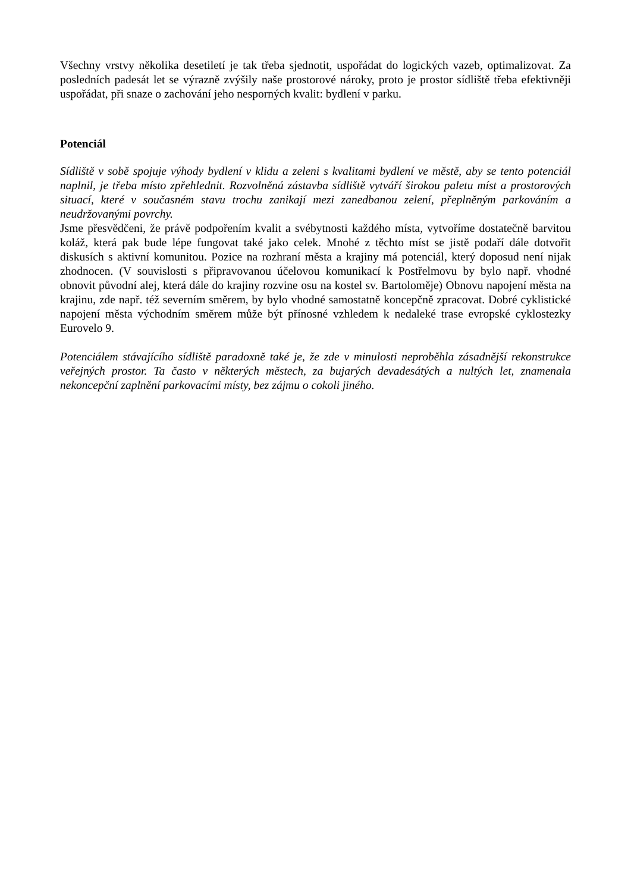Všechny vrstvy několika desetiletí je tak třeba sjednotit, uspořádat do logických vazeb, optimalizovat. Za posledních padesát let se výrazně zvýšily naše prostorové nároky, proto je prostor sídliště třeba efektivněji uspořádat, při snaze o zachování jeho nesporných kvalit: bydlení v parku.
Potenciál
Sídliště v sobě spojuje výhody bydlení v klidu a zeleni s kvalitami bydlení ve městě, aby se tento potenciál naplnil, je třeba místo zpřehlednit. Rozvolněná zástavba sídliště vytváří širokou paletu míst a prostorových situací, které v současném stavu trochu zanikají mezi zanedbanou zelení, přeplněným parkováním a neudržovanými povrchy.
Jsme přesvědčeni, že právě podpořením kvalit a svébytnosti každého místa, vytvoříme dostatečně barvitou koláž, která pak bude lépe fungovat také jako celek. Mnohé z těchto míst se jistě podaří dále dotvořit diskusích s aktivní komunitou. Pozice na rozhraní města a krajiny má potenciál, který doposud není nijak zhodnocen. (V souvislosti s připravovanou účelovou komunikací k Postřelmovu by bylo např. vhodné obnovit původní alej, která dále do krajiny rozvine osu na kostel sv. Bartoloměje) Obnovu napojení města na krajinu, zde např. též severním směrem, by bylo vhodné samostatně koncepčně zpracovat. Dobré cyklistické napojení města východním směrem může být přínosné vzhledem k nedaleké trase evropské cyklostezky Eurovelo 9.
Potenciálem stávajícího sídliště paradoxně také je, že zde v minulosti neproběhla zásadnější rekonstrukce veřejných prostor. Ta často v některých městech, za bujarých devadesátých a nultých let, znamenala nekoncepční zaplnění parkovacími místy, bez zájmu o cokoli jiného.